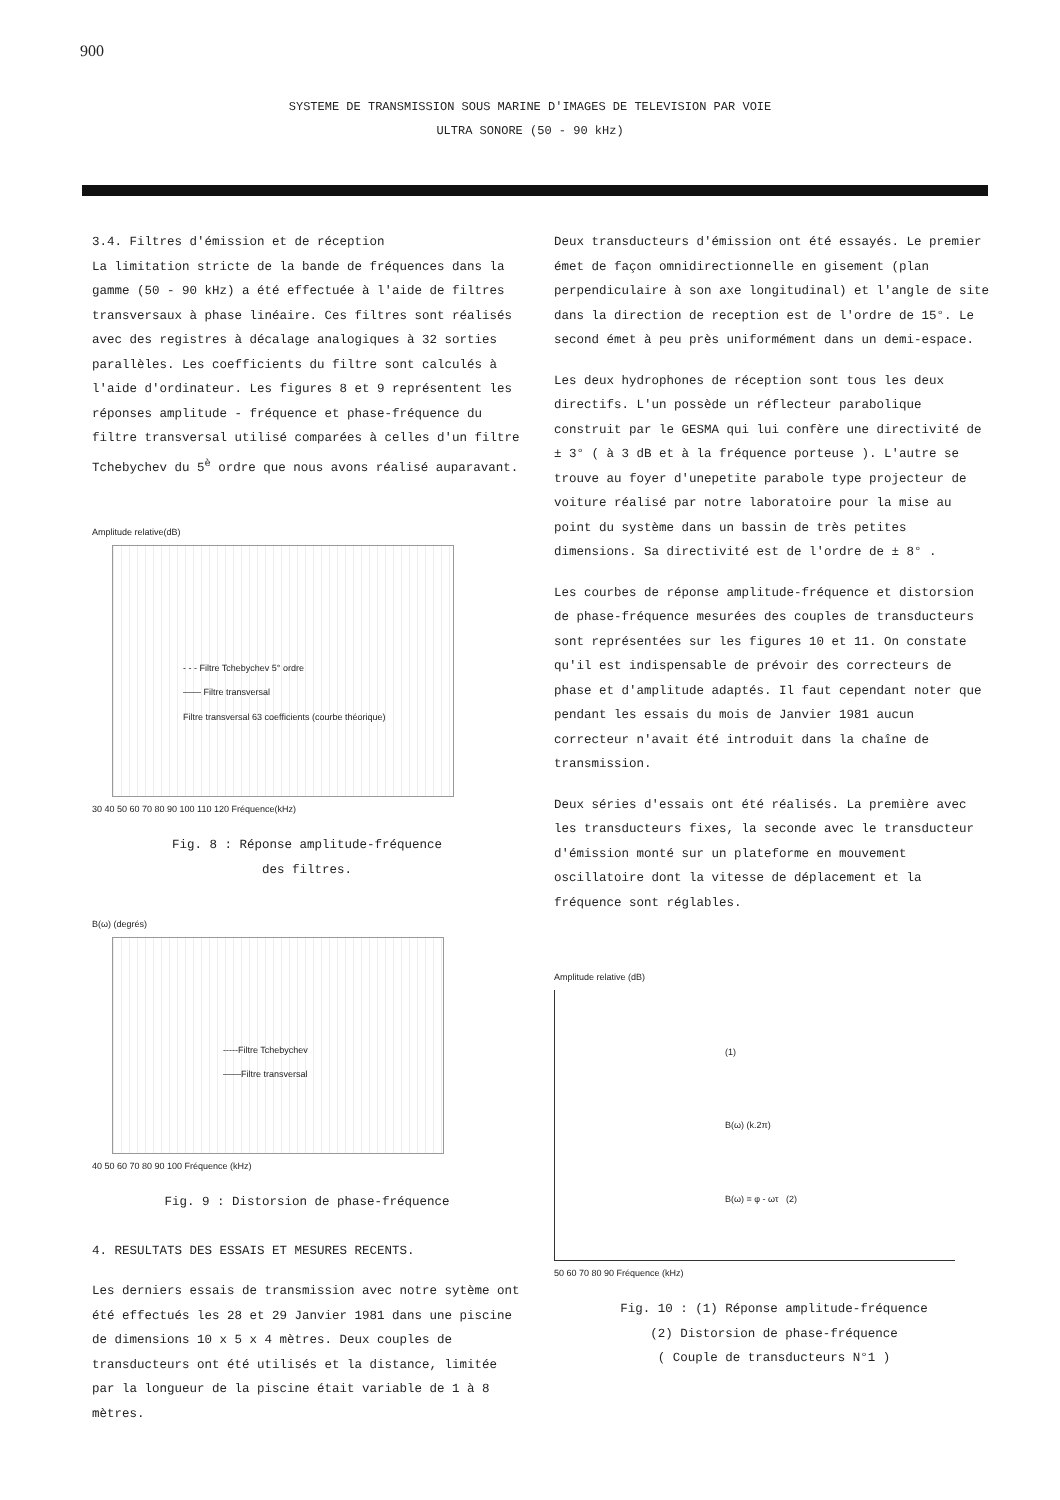900
SYSTEME DE TRANSMISSION SOUS MARINE D'IMAGES DE TELEVISION PAR VOIE
ULTRA SONORE (50 - 90 kHz)
3.4. Filtres d'émission et de réception
La limitation stricte de la bande de fréquences dans la gamme (50 - 90 kHz) a été effectuée à l'aide de filtres transversaux à phase linéaire. Ces filtres sont réalisés avec des registres à décalage analogiques à 32 sorties parallèles. Les coefficients du filtre sont calculés à l'aide d'ordinateur. Les figures 8 et 9 représentent les réponses amplitude - fréquence et phase-fréquence du filtre transversal utilisé comparées à celles d'un filtre Tchebychev du 5<sup>è</sup> ordre que nous avons réalisé auparavant.
Amplitude relative(dB)
- - - Filtre Tchebychev 5° ordre
—— Filtre transversal
Filtre transversal 63 coefficients (courbe théorique)
30 40 50 60 70 80 90 100 110 120 Fréquence(kHz)
Fig. 8 : Réponse amplitude-fréquence
des filtres.
B(ω) (degrés)
-----Filtre Tchebychev
——Filtre transversal
40 50 60 70 80 90 100 Fréquence (kHz)
Fig. 9 : Distorsion de phase-fréquence
4. RESULTATS DES ESSAIS ET MESURES RECENTS.
Les derniers essais de transmission avec notre sytème ont été effectués les 28 et 29 Janvier 1981 dans une piscine de dimensions 10 x 5 x 4 mètres. Deux couples de transducteurs ont été utilisés et la distance, limitée par la longueur de la piscine était variable de 1 à 8 mètres.
Deux transducteurs d'émission ont été essayés. Le premier émet de façon omnidirectionnelle en gisement (plan perpendiculaire à son axe longitudinal) et l'angle de site dans la direction de reception est de l'ordre de 15°. Le second émet à peu près uniformément dans un demi-espace.
Les deux hydrophones de réception sont tous les deux directifs. L'un possède un réflecteur parabolique construit par le GESMA qui lui confère une directivité de ± 3° ( à 3 dB et à la fréquence porteuse ). L'autre se trouve au foyer d'unepetite parabole type projecteur de voiture réalisé par notre laboratoire pour la mise au point du système dans un bassin de très petites dimensions. Sa directivité est de l'ordre de ± 8° .
Les courbes de réponse amplitude-fréquence et distorsion de phase-fréquence mesurées des couples de transducteurs sont représentées sur les figures 10 et 11. On constate qu'il est indispensable de prévoir des correcteurs de phase et d'amplitude adaptés. Il faut cependant noter que pendant les essais du mois de Janvier 1981 aucun correcteur n'avait été introduit dans la chaîne de transmission.
Deux séries d'essais ont été réalisés. La première avec les transducteurs fixes, la seconde avec le transducteur d'émission monté sur un plateforme en mouvement oscillatoire dont la vitesse de déplacement et la fréquence sont réglables.
Amplitude relative (dB)
(1)
B(ω) (k.2π)
B(ω) = φ - ωτ (2)
50 60 70 80 90 Fréquence (kHz)
Fig. 10 : (1) Réponse amplitude-fréquence
(2) Distorsion de phase-fréquence
( Couple de transducteurs N°1 )